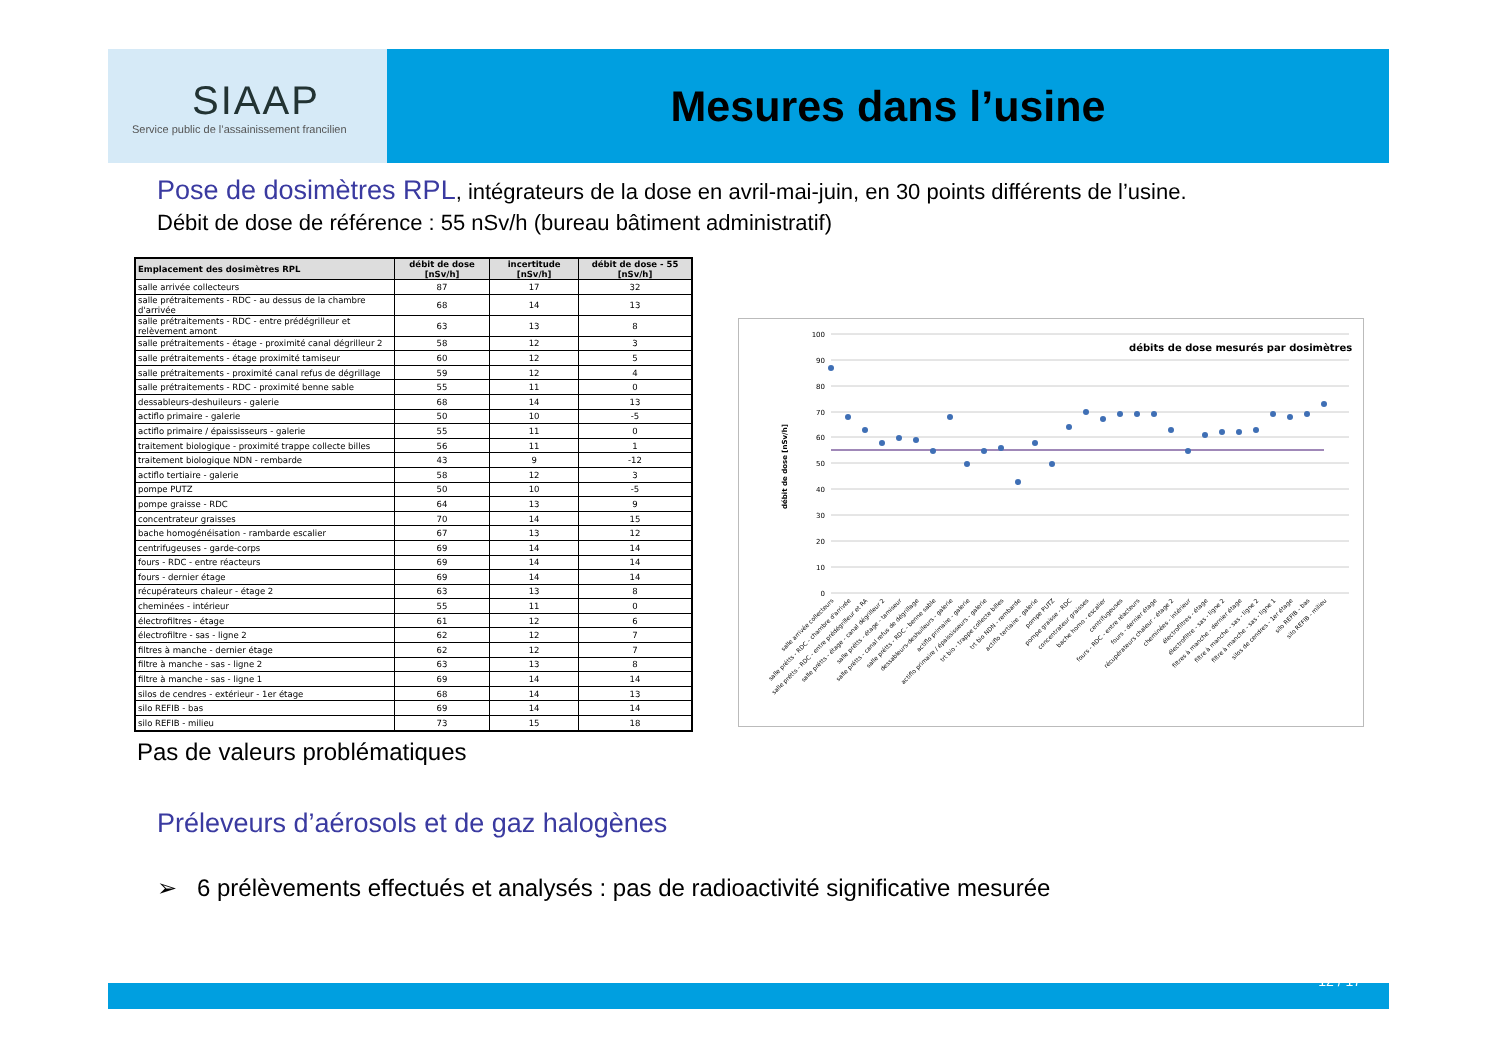SIAAP
Service public de l’assainissement francilien
Mesures dans l’usine
Pose de dosimètres RPL, intégrateurs de la dose en avril-mai-juin, en 30 points différents de l’usine.
Débit de dose de référence : 55 nSv/h (bureau bâtiment administratif)
| Emplacement des dosimètres RPL | débit de dose [nSv/h] | incertitude [nSv/h] | débit de dose - 55 [nSv/h] |
| --- | --- | --- | --- |
| salle arrivée collecteurs | 87 | 17 | 32 |
| salle prétraitements - RDC - au dessus de la chambre d'arrivée | 68 | 14 | 13 |
| salle prétraitements - RDC - entre prédégrilleur et relèvement amont | 63 | 13 | 8 |
| salle prétraitements - étage - proximité canal dégrilleur 2 | 58 | 12 | 3 |
| salle prétraitements - étage proximité tamiseur | 60 | 12 | 5 |
| salle prétraitements - proximité canal refus de dégrillage | 59 | 12 | 4 |
| salle prétraitements - RDC - proximité benne sable | 55 | 11 | 0 |
| dessableurs-deshuileurs - galerie | 68 | 14 | 13 |
| actiflo primaire - galerie | 50 | 10 | -5 |
| actiflo primaire / épaississeurs - galerie | 55 | 11 | 0 |
| traitement biologique - proximité trappe collecte billes | 56 | 11 | 1 |
| traitement biologique NDN - rembarde | 43 | 9 | -12 |
| actiflo tertiaire - galerie | 58 | 12 | 3 |
| pompe PUTZ | 50 | 10 | -5 |
| pompe graisse - RDC | 64 | 13 | 9 |
| concentrateur graisses | 70 | 14 | 15 |
| bache homogénéisation - rambarde escalier | 67 | 13 | 12 |
| centrifugeuses - garde-corps | 69 | 14 | 14 |
| fours - RDC - entre réacteurs | 69 | 14 | 14 |
| fours - dernier étage | 69 | 14 | 14 |
| récupérateurs chaleur - étage 2 | 63 | 13 | 8 |
| cheminées - intérieur | 55 | 11 | 0 |
| électrofiltres - étage | 61 | 12 | 6 |
| électrofiltre - sas - ligne 2 | 62 | 12 | 7 |
| filtres à manche - dernier étage | 62 | 12 | 7 |
| filtre à manche - sas - ligne 2 | 63 | 13 | 8 |
| filtre à manche - sas - ligne 1 | 69 | 14 | 14 |
| silos de cendres - extérieur - 1er étage | 68 | 14 | 13 |
| silo REFIB - bas | 69 | 14 | 14 |
| silo REFIB - milieu | 73 | 15 | 18 |
0
10
20
30
40
50
60
70
80
90
100
débit de dose [nSv/h]
débits de dose mesurés par dosimètres
salle arrivée collecteurs
salle prétts - RDC - chambre d'arrivée
salle prétts - RDC - entre prédégrilleur et RA
salle prétts - étage - canal dégrilleur 2
salle prétts - étage - tamiseur
salle prétts - canal refus de dégrillage
salle prétts - RDC - benne sable
dessableurs-deshuileurs - galerie
actiflo primaire - galerie
actiflo primaire / épaississeurs - galerie
trt bio - trappe collecte billes
trt bio NDN - rembarde
actiflo tertiaire - galerie
pompe PUTZ
pompe graisse - RDC
concentrateur graisses
bache homo - escalier
centrifugeuses
fours - RDC - entre réacteurs
fours - dernier étage
récupérateurs chaleur - étage 2
cheminées - intérieur
électrofiltres - étage
électrofiltre - sas - ligne 2
filtres à manche - dernier étage
filtre à manche - sas - ligne 2
filtre à manche - sas - ligne 1
silos de cendres - 1er étage
silo REFIB - bas
silo REFIB - milieu
Pas de valeurs problématiques
Préleveurs d’aérosols et de gaz halogènes
➢ 6 prélèvements effectués et analysés : pas de radioactivité significative mesurée
12 / 17